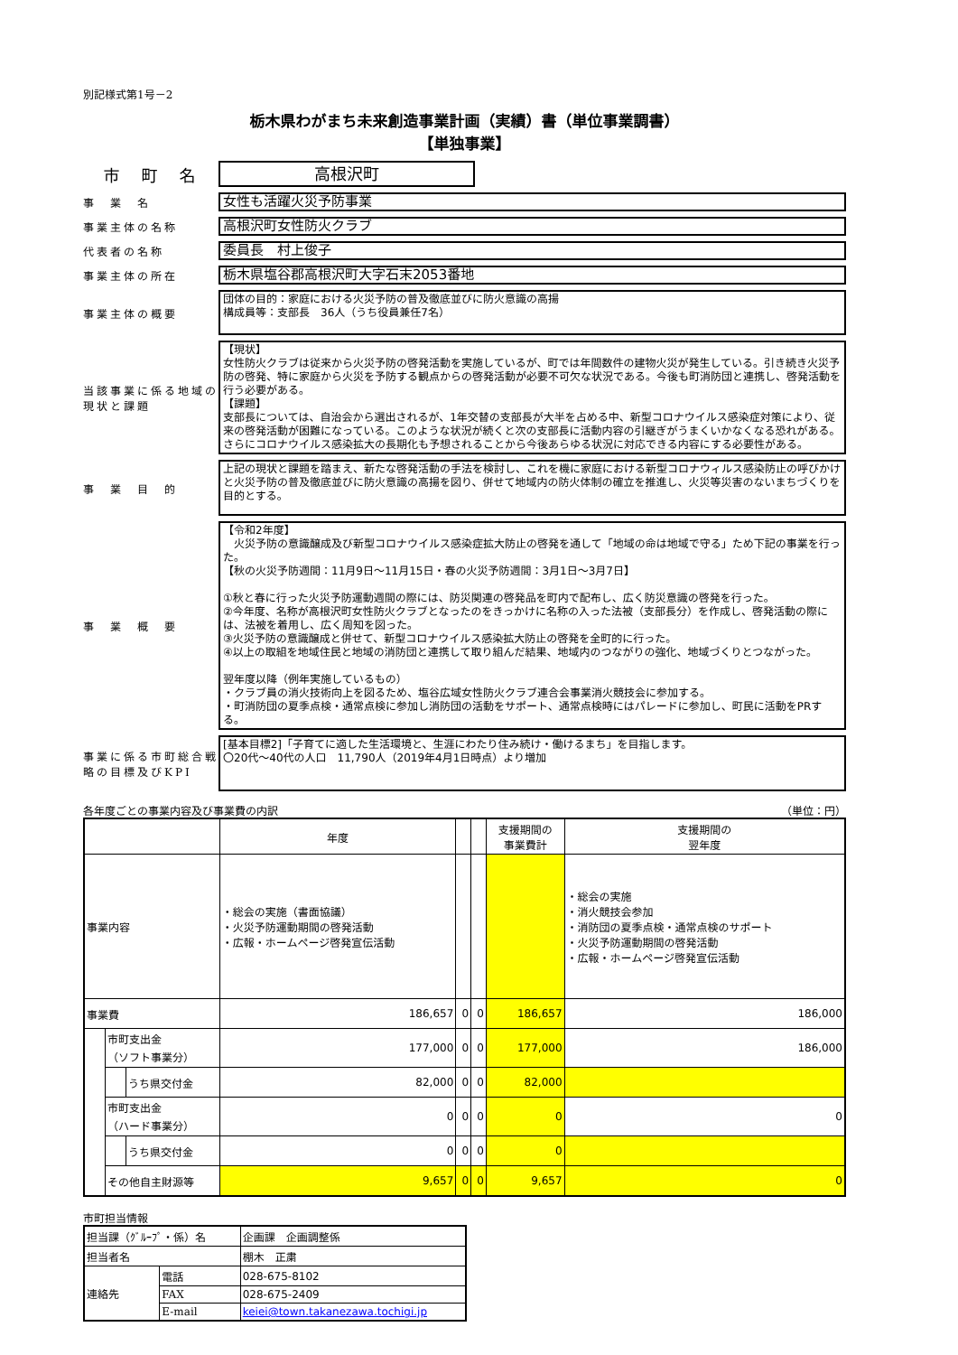別記様式第1号－2
栃木県わがまち未来創造事業計画（実績）書（単位事業調書）
【単独事業】
市　町　名
高根沢町
事　業　名
女性も活躍火災予防事業
事業主体の名称
高根沢町女性防火クラブ
代表者の名称
委員長　村上俊子
事業主体の所在
栃木県塩谷郡高根沢町大字石末2053番地
事業主体の概要
団体の目的：家庭における火災予防の普及徹底並びに防火意識の高揚
構成員等：支部長　36人（うち役員兼任7名）
当該事業に係る地域の現状と課題
【現状】
女性防火クラブは従来から火災予防の啓発活動を実施しているが、町では年間数件の建物火災が発生している。引き続き火災予防の啓発、特に家庭から火災を予防する観点からの啓発活動が必要不可欠な状況である。今後も町消防団と連携し、啓発活動を行う必要がある。
【課題】
支部長については、自治会から選出されるが、1年交替の支部長が大半を占める中、新型コロナウイルス感染症対策により、従来の啓発活動が困難になっている。このような状況が続くと次の支部長に活動内容の引継ぎがうまくいかなくなる恐れがある。さらにコロナウイルス感染拡大の長期化も予想されることから今後あらゆる状況に対応できる内容にする必要性がある。
事　業　目　的
上記の現状と課題を踏まえ、新たな啓発活動の手法を検討し、これを機に家庭における新型コロナウィルス感染防止の呼びかけと火災予防の普及徹底並びに防火意識の高揚を図り、併せて地域内の防火体制の確立を推進し、火災等災害のないまちづくりを目的とする。
事　業　概　要
【令和2年度】
　火災予防の意識醸成及び新型コロナウイルス感染症拡大防止の啓発を通して「地域の命は地域で守る」ため下記の事業を行った。
【秋の火災予防週間：11月9日～11月15日・春の火災予防週間：3月1日～3月7日】
①秋と春に行った火災予防運動週間の際には、防災関連の啓発品を町内で配布し、広く防災意識の啓発を行った。
②今年度、名称が高根沢町女性防火クラブとなったのをきっかけに名称の入った法被（支部長分）を作成し、啓発活動の際には、法被を着用し、広く周知を図った。
③火災予防の意識醸成と併せて、新型コロナウイルス感染拡大防止の啓発を全町的に行った。
④以上の取組を地域住民と地域の消防団と連携して取り組んだ結果、地域内のつながりの強化、地域づくりとつながった。
翌年度以降（例年実施しているもの）
・クラブ員の消火技術向上を図るため、塩谷広域女性防火クラブ連合会事業消火競技会に参加する。
・町消防団の夏季点検・通常点検に参加し消防団の活動をサポート、通常点検時にはパレードに参加し、町民に活動をPRする。
事業に係る市町総合戦略の目標及びKPI
[基本目標2]「子育てに適した生活環境と、生涯にわたり住み続け・働けるまち」を目指します。
〇20代～40代の人口　11,790人（2019年4月1日時点）より増加
各年度ごとの事業内容及び事業費の内訳 （単位：円）
| | | | 年度 | | | 支援期間の 事業費計 | 支援期間の 翌年度 |
| --- | --- | --- | --- | --- | --- | --- | --- |
| 事業内容 | | | ・総会の実施（書面協議） ・火災予防運動期間の啓発活動 ・広報・ホームページ啓発宣伝活動 | | | | ・総会の実施 ・消火競技会参加 ・消防団の夏季点検・通常点検のサポート ・火災予防運動期間の啓発活動 ・広報・ホームページ啓発宣伝活動 |
| 事業費 | | | 186,657 | 0 | 0 | 186,657 | 186,000 |
| | 市町支出金 （ソフト事業分） | | 177,000 | 0 | 0 | 177,000 | 186,000 |
| | | うち県交付金 | 82,000 | 0 | 0 | 82,000 | |
| | 市町支出金 （ハード事業分） | | 0 | 0 | 0 | 0 | 0 |
| | | うち県交付金 | 0 | 0 | 0 | 0 | |
| | その他自主財源等 | | 9,657 | 0 | 0 | 9,657 | 0 |
市町担当情報
| 担当課（ｸﾞﾙｰﾌﾟ・係）名 | | 企画課 企画調整係 |
| 担当者名 | | 棚木 正粛 |
| 連絡先 | 電話 | 028-675-8102 |
| | FAX | 028-675-2409 |
| | E-mail | keiei@town.takanezawa.tochigi.jp |